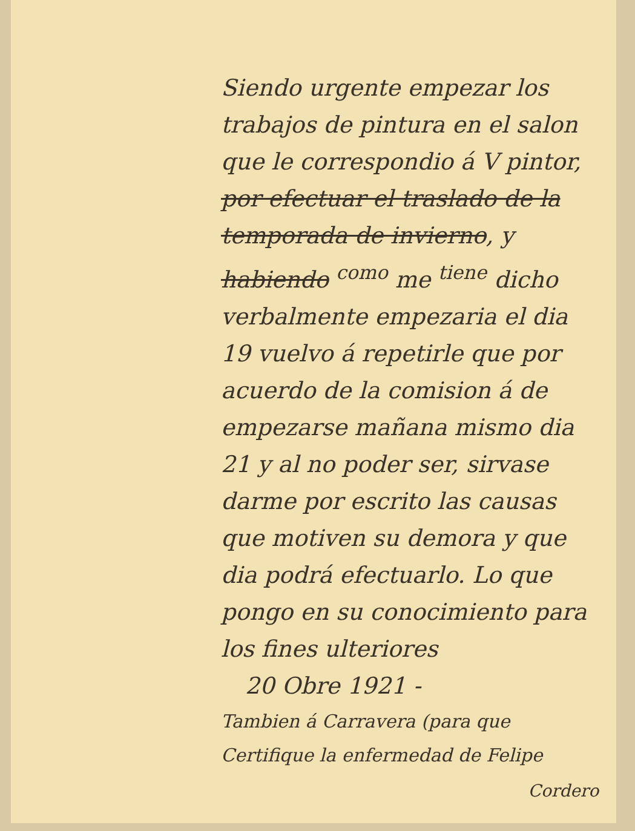Siendo urgente empezar los trabajos de pintura en el salon que le correspondio á V pintor, por efectuar el traslado de la temporada de invierno, y habiendo <sup>como</sup> me <sup>tiene</sup> dicho verbalmente empezaria el dia 19 vuelvo á repetirle que por acuerdo de la comision á de empezarse mañana mismo dia 21 y al no poder ser, sirvase darme por escrito las causas que motiven su demora y que dia podrá efectuarlo. Lo que pongo en su conocimiento para los fines ulteriores
20 Obre 1921 -
Tambien á Carravera (para que Certifique la enfermedad de Felipe
Cordero